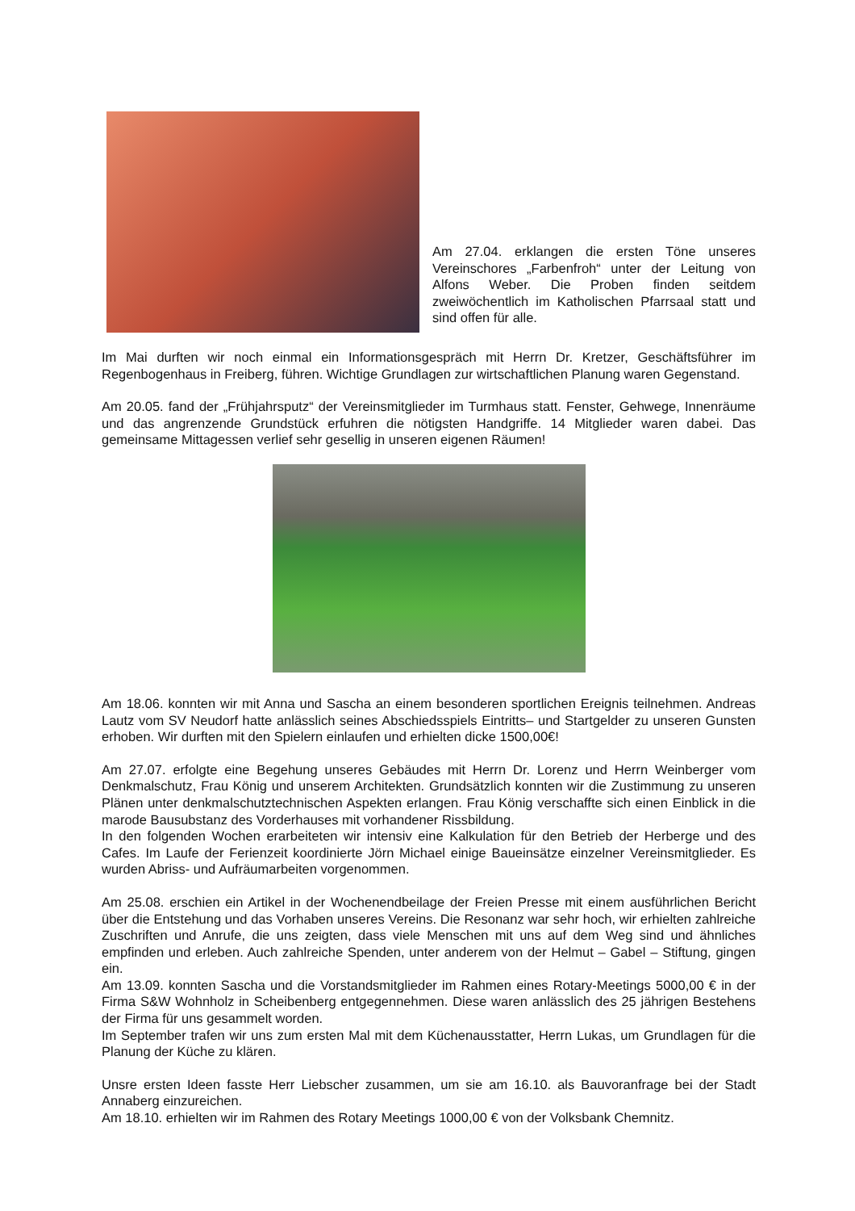Am 27.04. erklangen die ersten Töne unseres Vereinschores „Farbenfroh“ unter der Leitung von Alfons Weber. Die Proben finden seitdem zweiwöchentlich im Katholischen Pfarrsaal statt und sind offen für alle.
Im Mai durften wir noch einmal ein Informationsgespräch mit Herrn Dr. Kretzer, Geschäftsführer im Regenbogenhaus in Freiberg, führen. Wichtige Grundlagen zur wirtschaftlichen Planung waren Gegenstand.
Am 20.05. fand der „Frühjahrsputz“ der Vereinsmitglieder im Turmhaus statt. Fenster, Gehwege, Innenräume und das angrenzende Grundstück erfuhren die nötigsten Handgriffe. 14 Mitglieder waren dabei. Das gemeinsame Mittagessen verlief sehr gesellig in unseren eigenen Räumen!
Am 18.06. konnten wir mit Anna und Sascha an einem besonderen sportlichen Ereignis teilnehmen. Andreas Lautz vom SV Neudorf hatte anlässlich seines Abschiedsspiels Eintritts– und Startgelder zu unseren Gunsten erhoben. Wir durften mit den Spielern einlaufen und erhielten dicke 1500,00€!
Am 27.07. erfolgte eine Begehung unseres Gebäudes mit Herrn Dr. Lorenz und Herrn Weinberger vom Denkmalschutz, Frau König und unserem Architekten. Grundsätzlich konnten wir die Zustimmung zu unseren Plänen unter denkmalschutztechnischen Aspekten erlangen. Frau König verschaffte sich einen Einblick in die marode Bausubstanz des Vorderhauses mit vorhandener Rissbildung.
In den folgenden Wochen erarbeiteten wir intensiv eine Kalkulation für den Betrieb der Herberge und des Cafes. Im Laufe der Ferienzeit koordinierte Jörn Michael einige Baueinsätze einzelner Vereinsmitglieder. Es wurden Abriss- und Aufräumarbeiten vorgenommen.
Am 25.08. erschien ein Artikel in der Wochenendbeilage der Freien Presse mit einem ausführlichen Bericht über die Entstehung und das Vorhaben unseres Vereins. Die Resonanz war sehr hoch, wir erhielten zahlreiche Zuschriften und Anrufe, die uns zeigten, dass viele Menschen mit uns auf dem Weg sind und ähnliches empfinden und erleben. Auch zahlreiche Spenden, unter anderem von der Helmut – Gabel – Stiftung, gingen ein.
Am 13.09. konnten Sascha und die Vorstandsmitglieder im Rahmen eines Rotary-Meetings 5000,00 € in der Firma S&W Wohnholz in Scheibenberg entgegennehmen. Diese waren anlässlich des 25 jährigen Bestehens der Firma für uns gesammelt worden.
Im September trafen wir uns zum ersten Mal mit dem Küchenausstatter, Herrn Lukas, um Grundlagen für die Planung der Küche zu klären.
Unsre ersten Ideen fasste Herr Liebscher zusammen, um sie am 16.10. als Bauvoranfrage bei der Stadt Annaberg einzureichen.
Am 18.10. erhielten wir im Rahmen des Rotary Meetings 1000,00 € von der Volksbank Chemnitz.